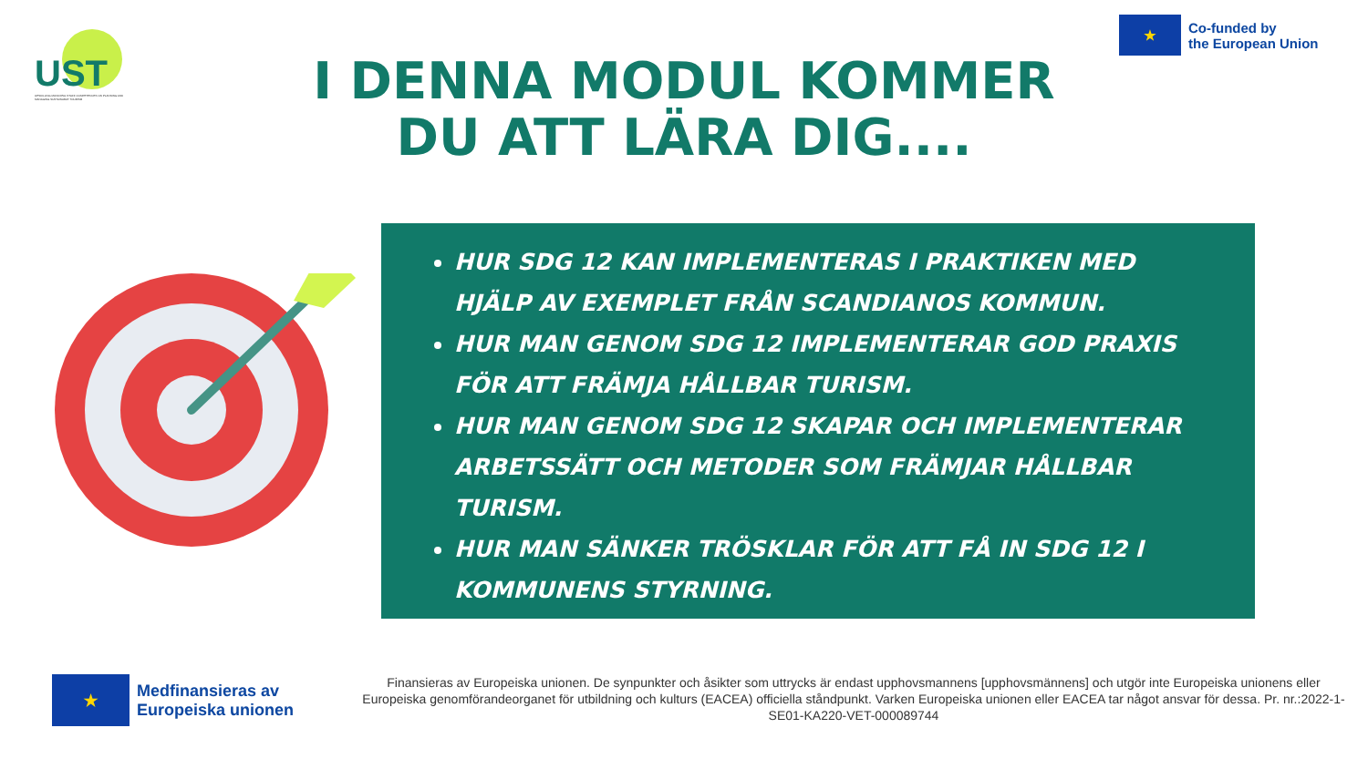UST
UPSKILLING MUNICIPAL STAFF COMPETENCES ON PLANNING AND MANAGING SUSTAINABLE TOURISM
★
Co-funded by
the European Union
I DENNA MODUL KOMMER DU ATT LÄRA DIG....
HUR SDG 12 KAN IMPLEMENTERAS I PRAKTIKEN MED HJÄLP AV EXEMPLET FRÅN SCANDIANOS KOMMUN.
HUR MAN GENOM SDG 12 IMPLEMENTERAR GOD PRAXIS FÖR ATT FRÄMJA HÅLLBAR TURISM.
HUR MAN GENOM SDG 12 SKAPAR OCH IMPLEMENTERAR ARBETSSÄTT OCH METODER SOM FRÄMJAR HÅLLBAR TURISM.
HUR MAN SÄNKER TRÖSKLAR FÖR ATT FÅ IN SDG 12 I KOMMUNENS STYRNING.
★
Medfinansieras av
Europeiska unionen
Finansieras av Europeiska unionen. De synpunkter och åsikter som uttrycks är endast upphovsmannens [upphovsmännens] och utgör inte Europeiska unionens eller Europeiska genomförandeorganet för utbildning och kulturs (EACEA) officiella ståndpunkt. Varken Europeiska unionen eller EACEA tar något ansvar för dessa. Pr. nr.:2022-1-SE01-KA220-VET-000089744